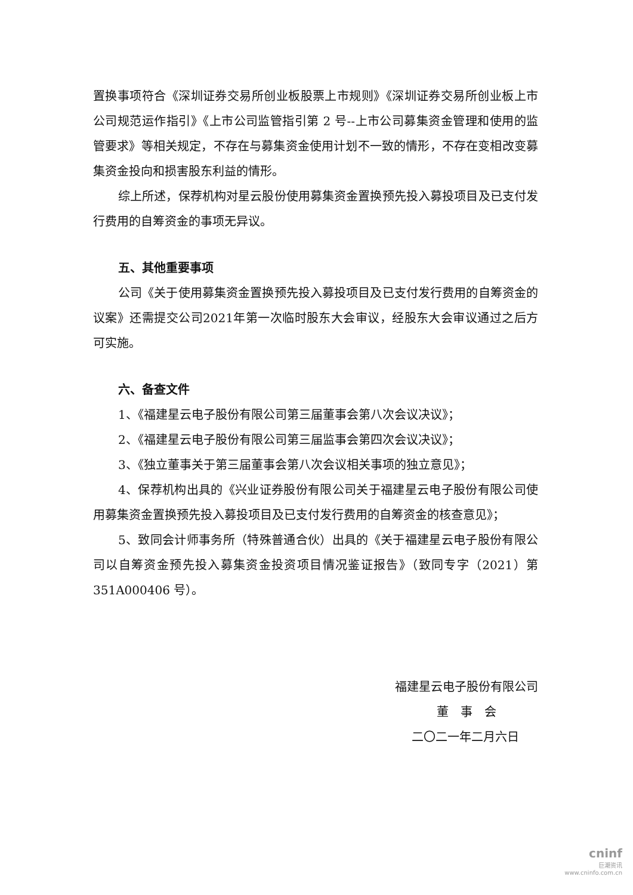置换事项符合《深圳证券交易所创业板股票上市规则》《深圳证券交易所创业板上市公司规范运作指引》《上市公司监管指引第 2 号--上市公司募集资金管理和使用的监管要求》等相关规定，不存在与募集资金使用计划不一致的情形，不存在变相改变募集资金投向和损害股东利益的情形。
综上所述，保荐机构对星云股份使用募集资金置换预先投入募投项目及已支付发行费用的自筹资金的事项无异议。
五、其他重要事项
公司《关于使用募集资金置换预先投入募投项目及已支付发行费用的自筹资金的议案》还需提交公司2021年第一次临时股东大会审议，经股东大会审议通过之后方可实施。
六、备查文件
1、《福建星云电子股份有限公司第三届董事会第八次会议决议》；
2、《福建星云电子股份有限公司第三届监事会第四次会议决议》；
3、《独立董事关于第三届董事会第八次会议相关事项的独立意见》；
4、保荐机构出具的《兴业证券股份有限公司关于福建星云电子股份有限公司使用募集资金置换预先投入募投项目及已支付发行费用的自筹资金的核查意见》；
5、致同会计师事务所（特殊普通合伙）出具的《关于福建星云电子股份有限公司以自筹资金预先投入募集资金投资项目情况鉴证报告》（致同专字（2021）第351A000406 号）。
福建星云电子股份有限公司
董　事　会
二〇二一年二月六日
cninf
巨潮资讯
www.cninfo.com.cn